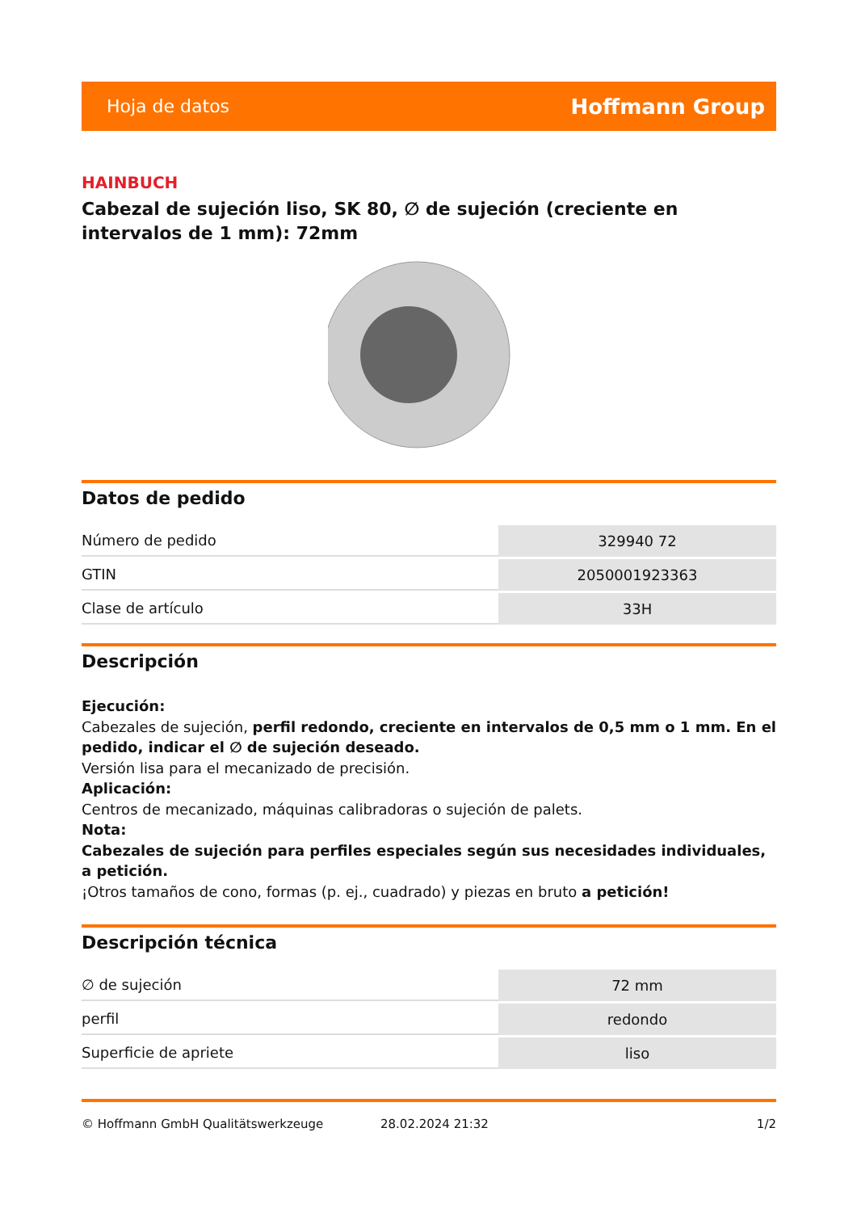Hoja de datos Hoffmann Group
HAINBUCH
Cabezal de sujeción liso, SK 80, ∅ de sujeción (creciente en intervalos de 1 mm): 72mm
Datos de pedido
| Número de pedido | 329940 72 |
| GTIN | 2050001923363 |
| Clase de artículo | 33H |
Descripción
Ejecución:
Cabezales de sujeción, perfil redondo, creciente en intervalos de 0,5 mm o 1 mm. En el pedido, indicar el ∅ de sujeción deseado.
Versión lisa para el mecanizado de precisión.
Aplicación:
Centros de mecanizado, máquinas calibradoras o sujeción de palets.
Nota:
Cabezales de sujeción para perfiles especiales según sus necesidades individuales, a petición.
¡Otros tamaños de cono, formas (p. ej., cuadrado) y piezas en bruto a petición!
Descripción técnica
| ∅ de sujeción | 72 mm |
| perfil | redondo |
| Superficie de apriete | liso |
© Hoffmann GmbH Qualitätswerkzeuge 28.02.2024 21:32 1/2